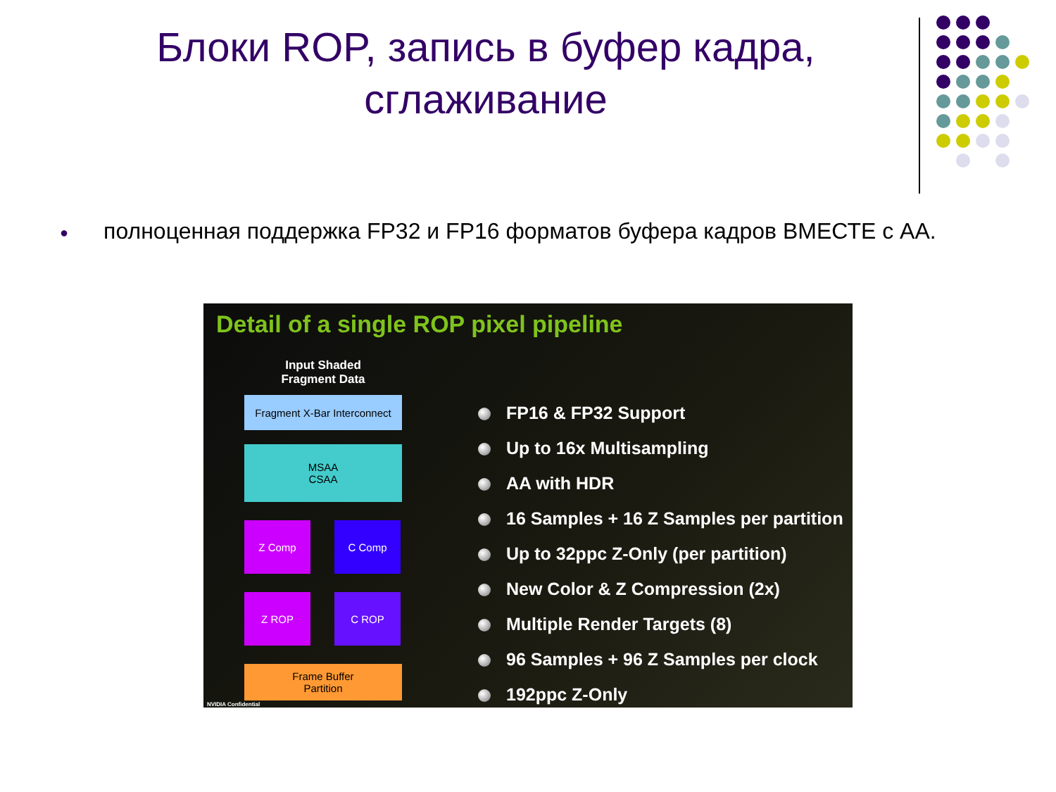Блоки ROP, запись в буфер кадра, сглаживание
● полноценная поддержка FP32 и FP16 форматов буфера кадров ВМЕСТЕ с AA.
Detail of a single ROP pixel pipeline
Input Shaded Fragment Data
Fragment X-Bar Interconnect
MSAA
CSAA
Z Comp C Comp
Z ROP C ROP
Frame Buffer
Partition
FP16 & FP32 Support
Up to 16x Multisampling
AA with HDR
16 Samples + 16 Z Samples per partition
Up to 32ppc Z-Only (per partition)
New Color & Z Compression (2x)
Multiple Render Targets (8)
96 Samples + 96 Z Samples per clock
192ppc Z-Only
NVIDIA Confidential